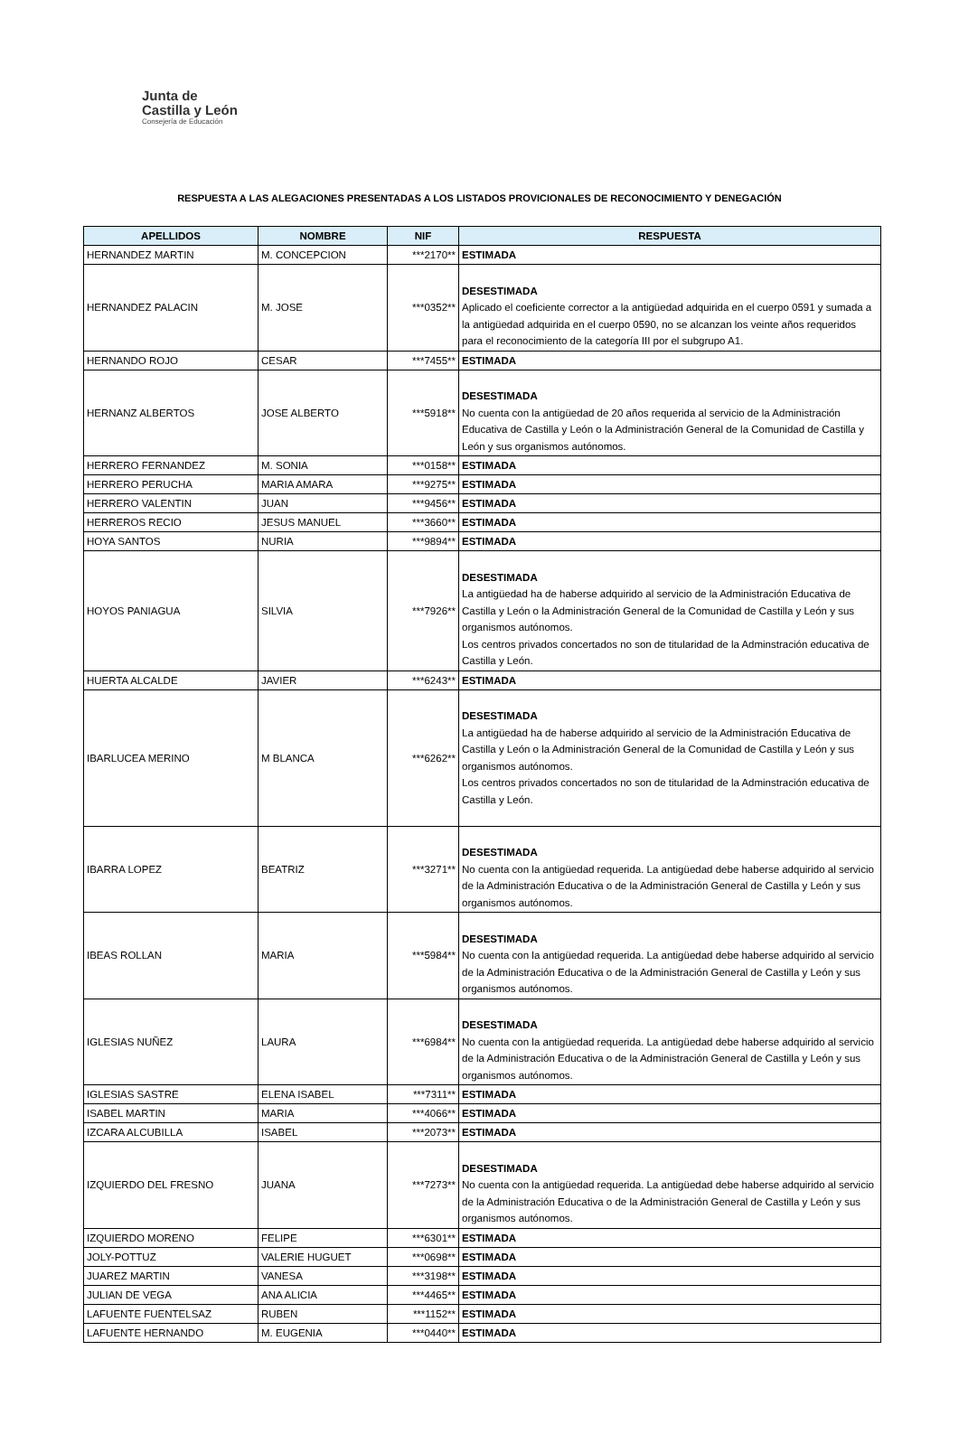Junta de
Castilla y León
Consejería de Educación
RESPUESTA A LAS ALEGACIONES PRESENTADAS A LOS LISTADOS PROVICIONALES DE RECONOCIMIENTO Y DENEGACIÓN
| APELLIDOS | NOMBRE | NIF | RESPUESTA |
| --- | --- | --- | --- |
| HERNANDEZ MARTIN | M. CONCEPCION | ***2170** | ESTIMADA |
| HERNANDEZ PALACIN | M. JOSE | ***0352** | DESESTIMADA Aplicado el coeficiente corrector a la antigüedad adquirida en el cuerpo 0591 y sumada a la antigüedad adquirida en el cuerpo 0590, no se alcanzan los veinte años requeridos para el reconocimiento de la categoría III por el subgrupo A1. |
| HERNANDO ROJO | CESAR | ***7455** | ESTIMADA |
| HERNANZ ALBERTOS | JOSE ALBERTO | ***5918** | DESESTIMADA No cuenta con la antigüedad de 20 años requerida al servicio de la Administración Educativa de Castilla y León o la Administración General de la Comunidad de Castilla y León y sus organismos autónomos. |
| HERRERO FERNANDEZ | M. SONIA | ***0158** | ESTIMADA |
| HERRERO PERUCHA | MARIA AMARA | ***9275** | ESTIMADA |
| HERRERO VALENTIN | JUAN | ***9456** | ESTIMADA |
| HERREROS RECIO | JESUS MANUEL | ***3660** | ESTIMADA |
| HOYA SANTOS | NURIA | ***9894** | ESTIMADA |
| HOYOS PANIAGUA | SILVIA | ***7926** | DESESTIMADA La antigüedad ha de haberse adquirido al servicio de la Administración Educativa de Castilla y León o la Administración General de la Comunidad de Castilla y León y sus organismos autónomos. Los centros privados concertados no son de titularidad de la Adminstración educativa de Castilla y León. |
| HUERTA ALCALDE | JAVIER | ***6243** | ESTIMADA |
| IBARLUCEA MERINO | M BLANCA | ***6262** | DESESTIMADA La antigüedad ha de haberse adquirido al servicio de la Administración Educativa de Castilla y León o la Administración General de la Comunidad de Castilla y León y sus organismos autónomos. Los centros privados concertados no son de titularidad de la Adminstración educativa de Castilla y León. |
| IBARRA LOPEZ | BEATRIZ | ***3271** | DESESTIMADA No cuenta con la antigüedad requerida. La antigüedad debe haberse adquirido al servicio de la Administración Educativa o de la Administración General de Castilla y León y sus organismos autónomos. |
| IBEAS ROLLAN | MARIA | ***5984** | DESESTIMADA No cuenta con la antigüedad requerida. La antigüedad debe haberse adquirido al servicio de la Administración Educativa o de la Administración General de Castilla y León y sus organismos autónomos. |
| IGLESIAS NUÑEZ | LAURA | ***6984** | DESESTIMADA No cuenta con la antigüedad requerida. La antigüedad debe haberse adquirido al servicio de la Administración Educativa o de la Administración General de Castilla y León y sus organismos autónomos. |
| IGLESIAS SASTRE | ELENA ISABEL | ***7311** | ESTIMADA |
| ISABEL MARTIN | MARIA | ***4066** | ESTIMADA |
| IZCARA ALCUBILLA | ISABEL | ***2073** | ESTIMADA |
| IZQUIERDO DEL FRESNO | JUANA | ***7273** | DESESTIMADA No cuenta con la antigüedad requerida. La antigüedad debe haberse adquirido al servicio de la Administración Educativa o de la Administración General de Castilla y León y sus organismos autónomos. |
| IZQUIERDO MORENO | FELIPE | ***6301** | ESTIMADA |
| JOLY-POTTUZ | VALERIE HUGUET | ***0698** | ESTIMADA |
| JUAREZ MARTIN | VANESA | ***3198** | ESTIMADA |
| JULIAN DE VEGA | ANA ALICIA | ***4465** | ESTIMADA |
| LAFUENTE FUENTELSAZ | RUBEN | ***1152** | ESTIMADA |
| LAFUENTE HERNANDO | M. EUGENIA | ***0440** | ESTIMADA |